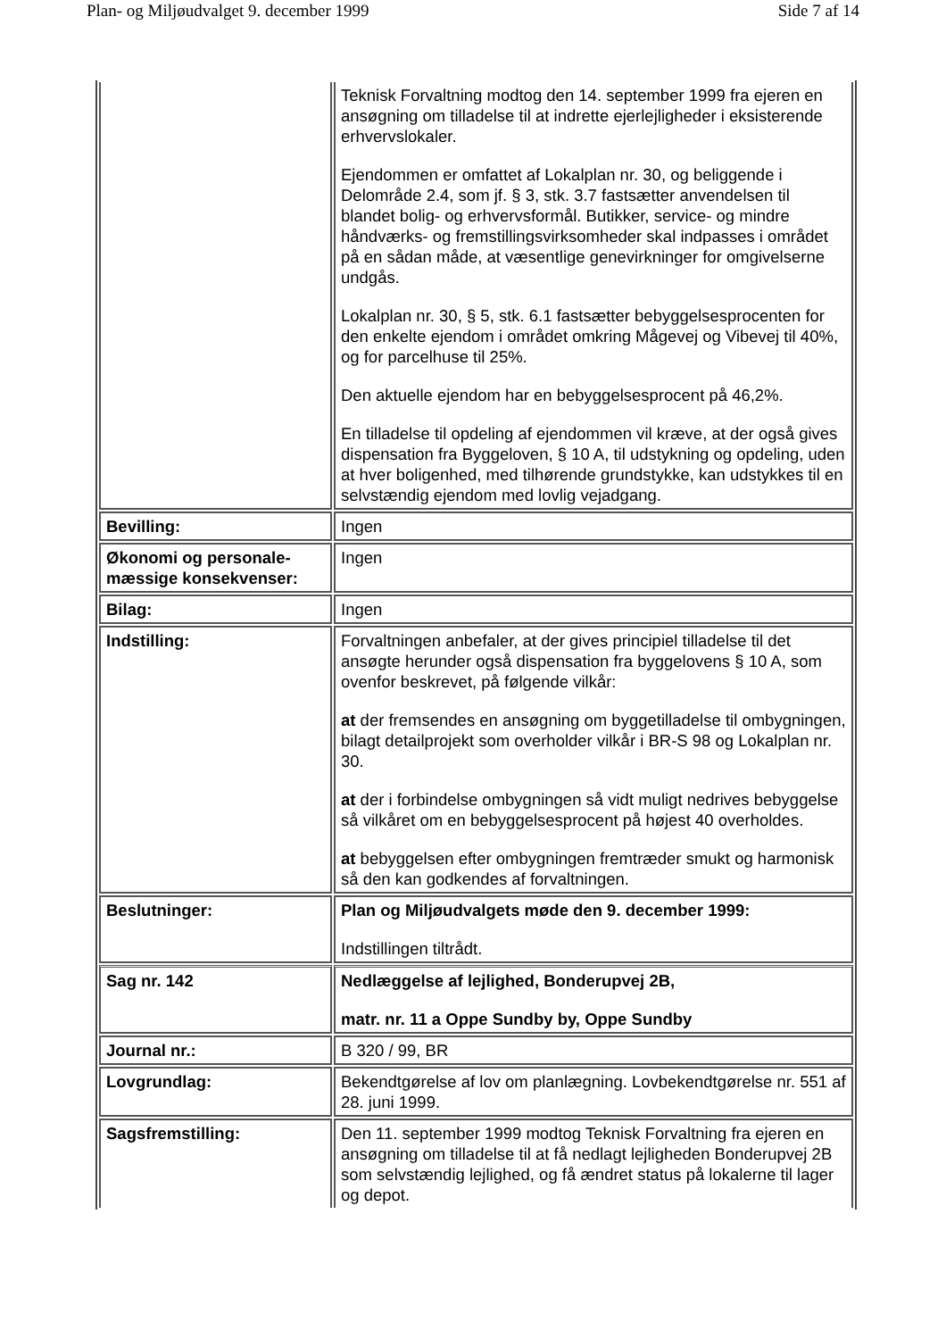Plan- og Miljøudvalget 9. december 1999 Side 7 af 14
| | Teknisk Forvaltning modtog den 14. september 1999 fra ejeren en ansøgning om tilladelse til at indrette ejerlejligheder i eksisterende erhvervslokaler. Ejendommen er omfattet af Lokalplan nr. 30, og beliggende i Delområde 2.4, som jf. § 3, stk. 3.7 fastsætter anvendelsen til blandet bolig- og erhvervsformål. Butikker, service- og mindre håndværks- og fremstillingsvirksomheder skal indpasses i området på en sådan måde, at væsentlige genevirkninger for omgivelserne undgås. Lokalplan nr. 30, § 5, stk. 6.1 fastsætter bebyggelsesprocenten for den enkelte ejendom i området omkring Mågevej og Vibevej til 40%, og for parcelhuse til 25%. Den aktuelle ejendom har en bebyggelsesprocent på 46,2%. En tilladelse til opdeling af ejendommen vil kræve, at der også gives dispensation fra Byggeloven, § 10 A, til udstykning og opdeling, uden at hver boligenhed, med tilhørende grundstykke, kan udstykkes til en selvstændig ejendom med lovlig vejadgang. |
| Bevilling: | Ingen |
| Økonomi og personale-mæssige konsekvenser: | Ingen |
| Bilag: | Ingen |
| Indstilling: | Forvaltningen anbefaler, at der gives principiel tilladelse til det ansøgte herunder også dispensation fra byggelovens § 10 A, som ovenfor beskrevet, på følgende vilkår: at der fremsendes en ansøgning om byggetilladelse til ombygningen, bilagt detailprojekt som overholder vilkår i BR-S 98 og Lokalplan nr. 30. at der i forbindelse ombygningen så vidt muligt nedrives bebyggelse så vilkåret om en bebyggelsesprocent på højest 40 overholdes. at bebyggelsen efter ombygningen fremtræder smukt og harmonisk så den kan godkendes af forvaltningen. |
| Beslutninger: | Plan og Miljøudvalgets møde den 9. december 1999: Indstillingen tiltrådt. |
| Sag nr. 142 | Nedlæggelse af lejlighed, Bonderupvej 2B, matr. nr. 11 a Oppe Sundby by, Oppe Sundby |
| Journal nr.: | B 320 / 99, BR |
| Lovgrundlag: | Bekendtgørelse af lov om planlægning. Lovbekendtgørelse nr. 551 af 28. juni 1999. |
| Sagsfremstilling: | Den 11. september 1999 modtog Teknisk Forvaltning fra ejeren en ansøgning om tilladelse til at få nedlagt lejligheden Bonderupvej 2B som selvstændig lejlighed, og få ændret status på lokalerne til lager og depot. |